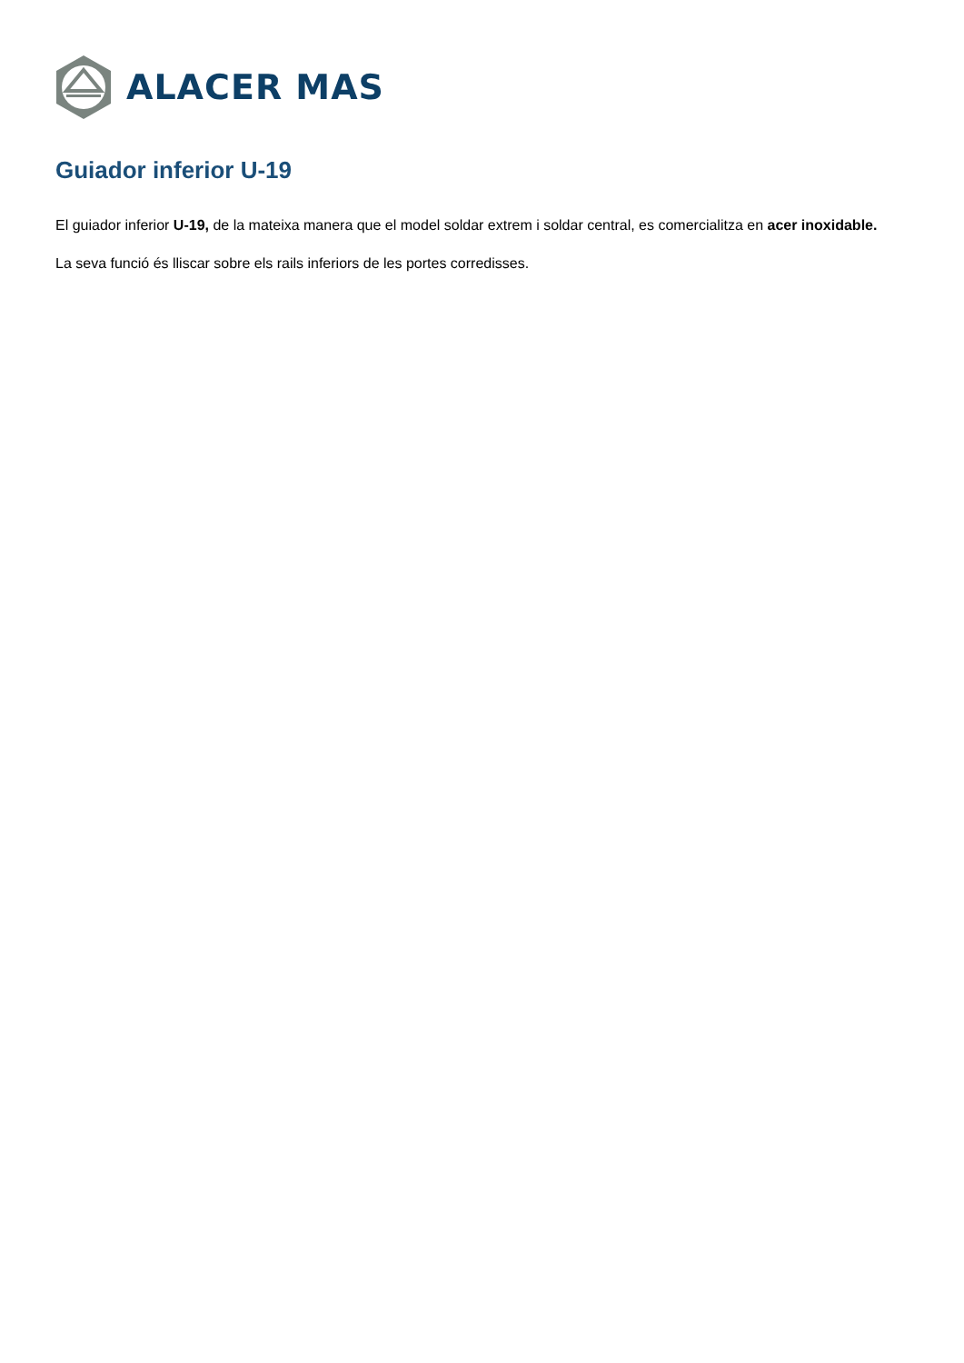ALACER MAS
Guiador inferior U-19
El guiador inferior U-19, de la mateixa manera que el model soldar extrem i soldar central, es comercialitza en acer inoxidable.
La seva funció és lliscar sobre els rails inferiors de les portes corredisses.